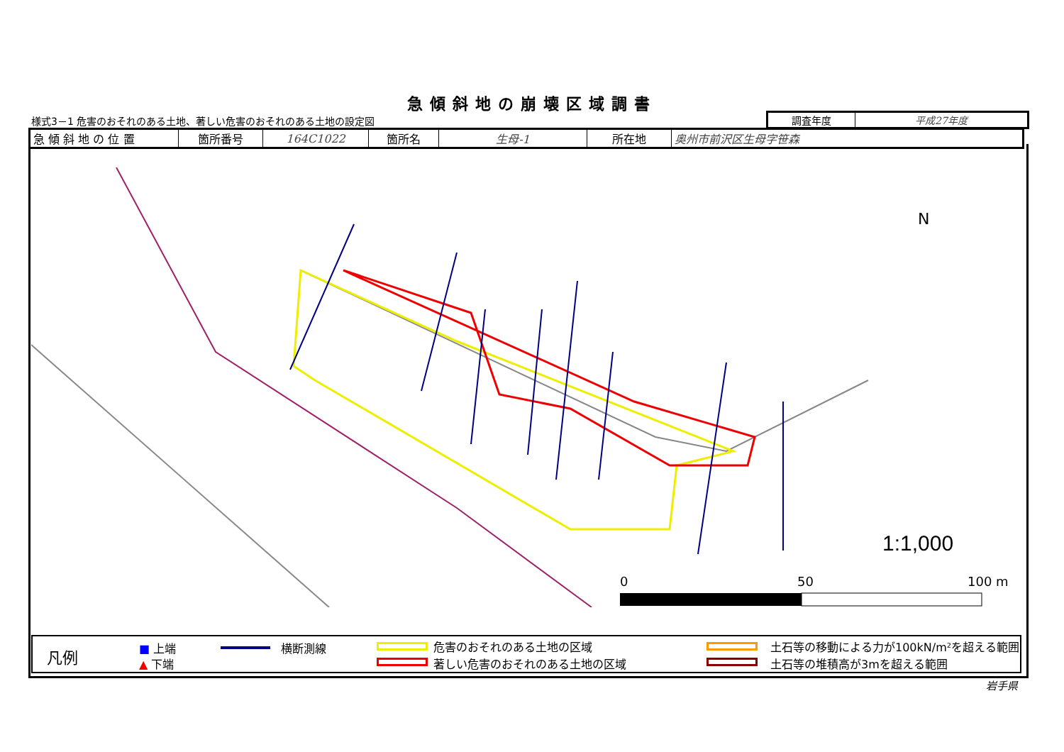急傾斜地の崩壊区域調書
様式3－1 危害のおそれのある土地、著しい危害のおそれのある土地の設定図
| 調査年度 | 平成27年度 |
| 急 傾 斜 地 の 位 置 | 箇所番号 | 164C1022 | 箇所名 | 生母-1 | 所在地 | 奥州市前沢区生母字笹森 |
1:1,000
N
0
50
100 m
凡例 ■ 上端
▲ 下端
横断測線 危害のおそれのある土地の区域
著しい危害のおそれのある土地の区域
土石等の移動による力が100kN/m²を超える範囲
土石等の堆積高が3mを超える範囲
岩手県